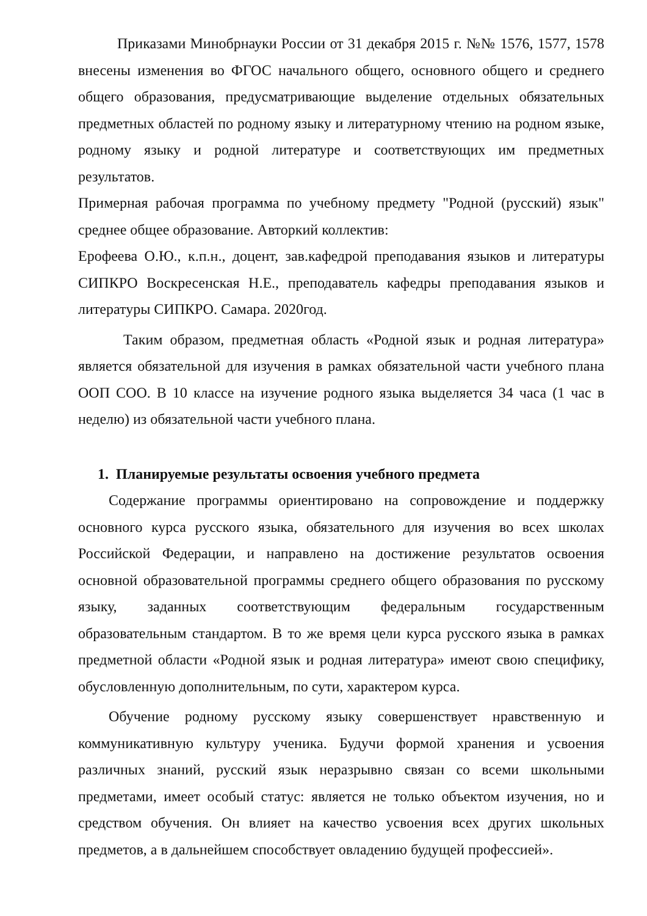Приказами Минобрнауки России от 31 декабря 2015 г. №№ 1576, 1577, 1578 внесены изменения во ФГОС начального общего, основного общего и среднего общего образования, предусматривающие выделение отдельных обязательных предметных областей по родному языку и литературному чтению на родном языке, родному языку и родной литературе и соответствующих им предметных результатов.
Примерная рабочая программа по учебному предмету "Родной (русский) язык" среднее общее образование. Авторкий коллектив:
Ерофеева О.Ю., к.п.н., доцент, зав.кафедрой преподавания языков и литературы СИПКРО Воскресенская Н.Е., преподаватель кафедры преподавания языков и литературы СИПКРО. Самара. 2020год.
Таким образом, предметная область «Родной язык и родная литература» является обязательной для изучения в рамках обязательной части учебного плана ООП СОО. В 10 классе на изучение родного языка выделяется 34 часа (1 час в неделю) из обязательной части учебного плана.
1. Планируемые результаты освоения учебного предмета
Содержание программы ориентировано на сопровождение и поддержку основного курса русского языка, обязательного для изучения во всех школах Российской Федерации, и направлено на достижение результатов освоения основной образовательной программы среднего общего образования по русскому языку, заданных соответствующим федеральным государственным образовательным стандартом. В то же время цели курса русского языка в рамках предметной области «Родной язык и родная литература» имеют свою специфику, обусловленную дополнительным, по сути, характером курса.
Обучение родному русскому языку совершенствует нравственную и коммуникативную культуру ученика. Будучи формой хранения и усвоения различных знаний, русский язык неразрывно связан со всеми школьными предметами, имеет особый статус: является не только объектом изучения, но и средством обучения. Он влияет на качество усвоения всех других школьных предметов, а в дальнейшем способствует овладению будущей профессией».